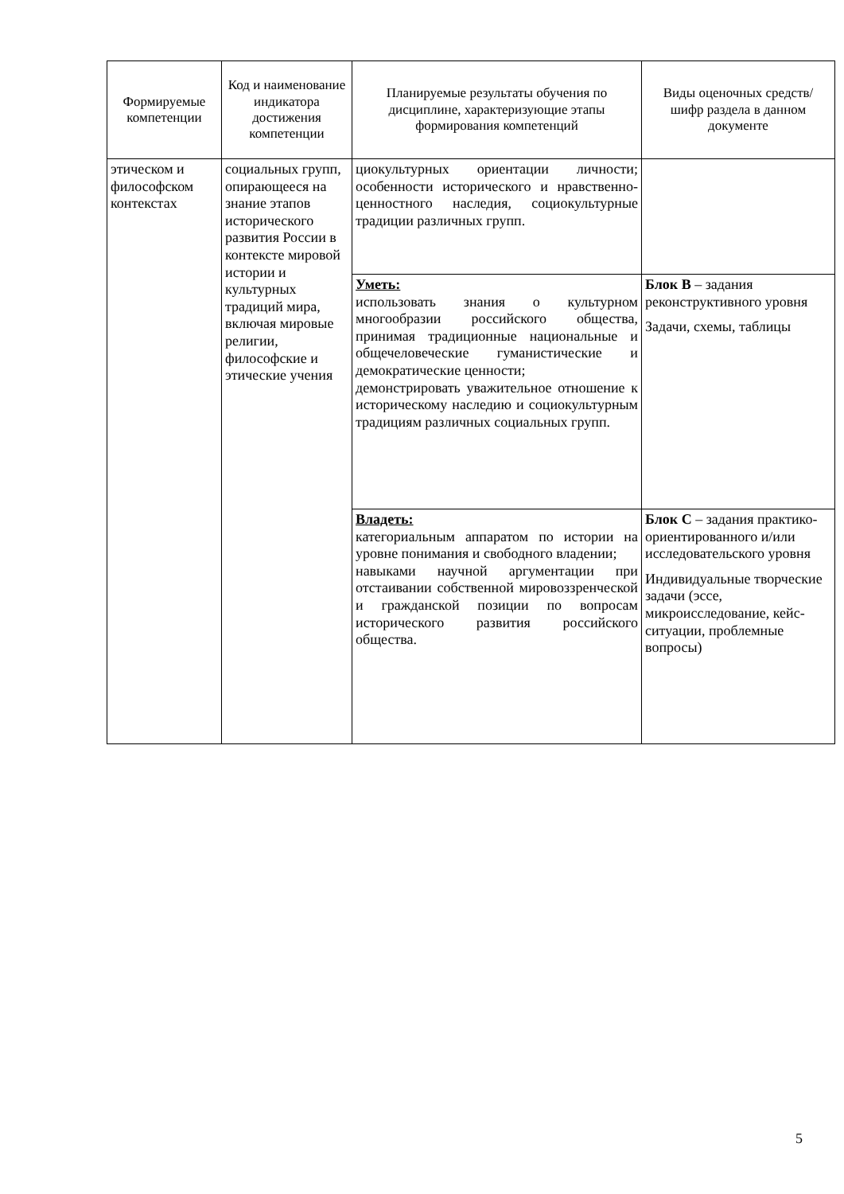| Формируемые компетенции | Код и наименование индикатора достижения компетенции | Планируемые результаты обучения по дисциплине, характеризующие этапы формирования компетенций | Виды оценочных средств/ шифр раздела в данном документе |
| --- | --- | --- | --- |
| этическом и философском контекстах | социальных групп, опирающееся на знание этапов исторического развития России в контексте мировой истории и культурных традиций мира, включая мировые религии, философские и этические учения | циокультурных ориентации личности; особенности исторического и нравственно-ценностного наследия, социокультурные традиции различных групп. | |
| | | Уметь: использовать знания о культурном многообразии российского общества, принимая традиционные национальные и общечеловеческие гуманистические и демократические ценности; демонстрировать уважительное отношение к историческому наследию и социокультурным традициям различных социальных групп. | Блок В – задания реконструктивного уровня Задачи, схемы, таблицы |
| | | Владеть: категориальным аппаратом по истории на уровне понимания и свободного владении; навыками научной аргументации при отстаивании собственной мировоззренческой и гражданской позиции по вопросам исторического развития российского общества. | Блок С – задания практико-ориентированного и/или исследовательского уровня Индивидуальные творческие задачи (эссе, микроисследование, кейс-ситуации, проблемные вопросы) |
5